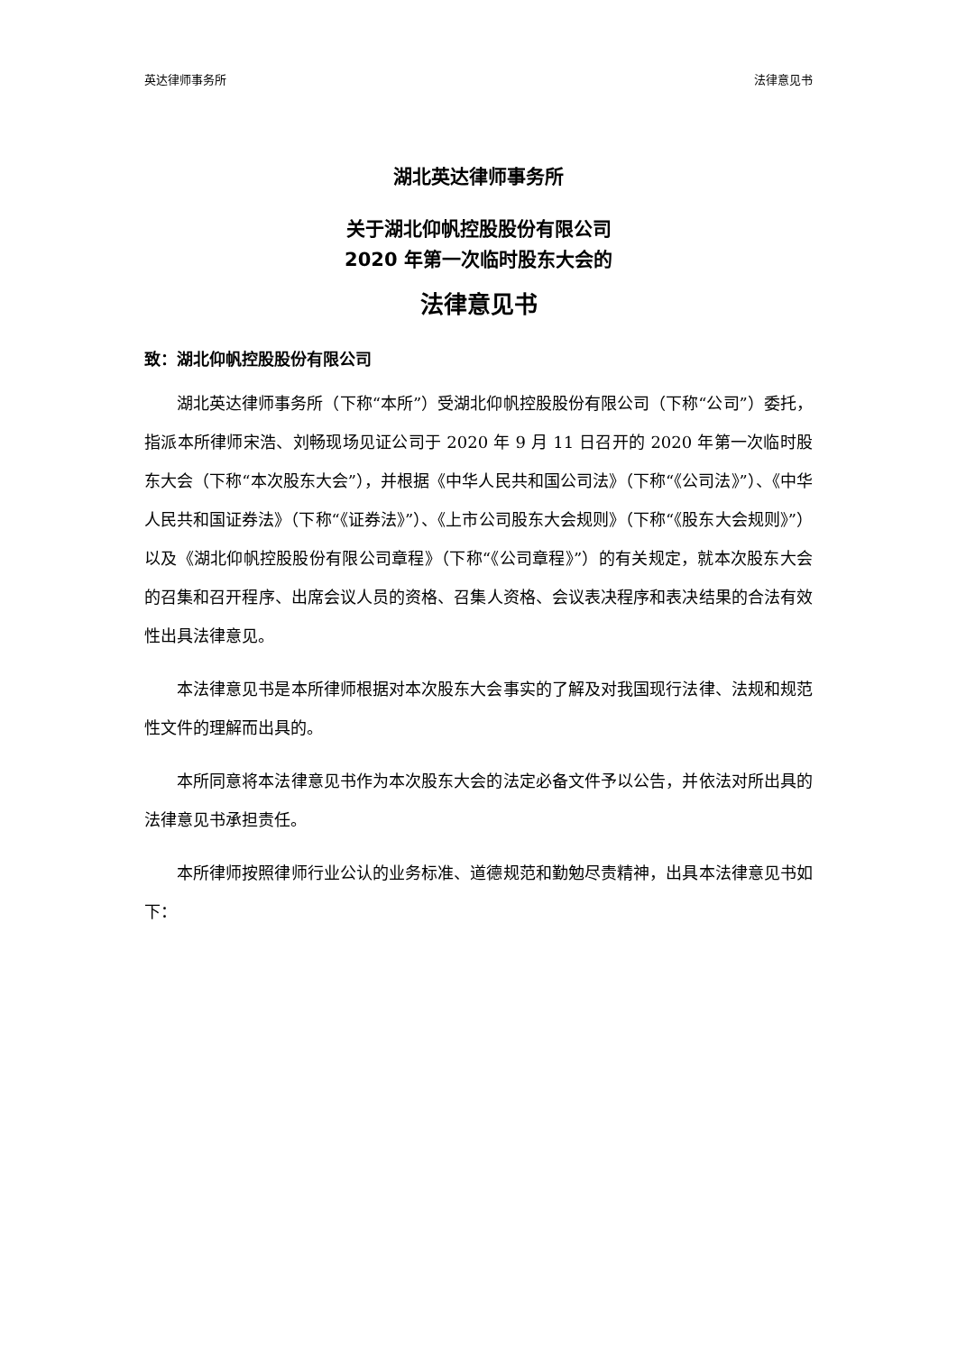英达律师事务所 法律意见书
湖北英达律师事务所
关于湖北仰帆控股股份有限公司
2020 年第一次临时股东大会的
法律意见书
致：湖北仰帆控股股份有限公司
湖北英达律师事务所（下称“本所”）受湖北仰帆控股股份有限公司（下称“公司”）委托，指派本所律师宋浩、刘畅现场见证公司于 2020 年 9 月 11 日召开的 2020 年第一次临时股东大会（下称“本次股东大会”），并根据《中华人民共和国公司法》（下称“《公司法》”）、《中华人民共和国证券法》（下称“《证券法》”）、《上市公司股东大会规则》（下称“《股东大会规则》”）以及《湖北仰帆控股股份有限公司章程》（下称“《公司章程》”）的有关规定，就本次股东大会的召集和召开程序、出席会议人员的资格、召集人资格、会议表决程序和表决结果的合法有效性出具法律意见。
本法律意见书是本所律师根据对本次股东大会事实的了解及对我国现行法律、法规和规范性文件的理解而出具的。
本所同意将本法律意见书作为本次股东大会的法定必备文件予以公告，并依法对所出具的法律意见书承担责任。
本所律师按照律师行业公认的业务标准、道德规范和勤勉尽责精神，出具本法律意见书如下：